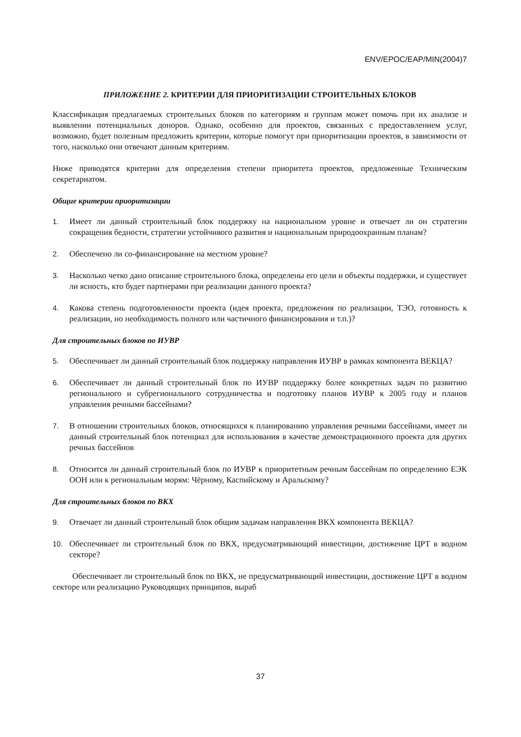ENV/EPOC/EAP/MIN(2004)7
ПРИЛОЖЕНИЕ 2. КРИТЕРИИ ДЛЯ ПРИОРИТИЗАЦИИ СТРОИТЕЛЬНЫХ БЛОКОВ
Классификация предлагаемых строительных блоков по категориям и группам может помочь при их анализе и выявлении потенциальных доноров. Однако, особенно для проектов, связанных с предоставлением услуг, возможно, будет полезным предложить критерии, которые помогут при приоритизации проектов, в зависимости от того, насколько они отвечают данным критериям.
Ниже приводятся критерии для определения степени приоритета проектов, предложенные Техническим секретариатом.
Общие критерии приоритизации
1. Имеет ли данный строительный блок поддержку на национальном уровне и отвечает ли он стратегии сокращения бедности, стратегии устойчивого развития и национальным природоохранным планам?
2. Обеспечено ли со-финансирование на местном уровне?
3. Насколько четко дано описание строительного блока, определены его цели и объекты поддержки, и существует ли ясность, кто будет партнерами при реализации данного проекта?
4. Какова степень подготовленности проекта (идея проекта, предложения по реализации, ТЭО, готовность к реализации, но необходимость полного или частичного финансирования и т.п.)?
Для строительных блоков по ИУВР
5. Обеспечивает ли данный строительный блок поддержку направления ИУВР в рамках компонента ВЕКЦА?
6. Обеспечивает ли данный строительный блок по ИУВР поддержку более конкретных задач по развитию регионального и субрегионального сотрудничества и подготовку планов ИУВР к 2005 году и планов управления речными бассейнами?
7. В отношении строительных блоков, относящихся к планированию управления речными бассейнами, имеет ли данный строительный блок потенциал для использования в качестве демонстрационного проекта для других речных бассейнов
8. Относится ли данный строительный блок по ИУВР к приоритетным речным бассейнам по определению ЕЭК ООН или к региональным морям: Чёрному, Каспийскому и Аральскому?
Для строительных блоков по ВКХ
9. Отвечает ли данный строительный блок общим задачам направления ВКХ компонента ВЕКЦА?
10. Обеспечивает ли строительный блок по ВКХ, предусматривающий инвестиции, достижение ЦРТ в водном секторе?
Обеспечивает ли строительный блок по ВКХ, не предусматривающий инвестиции, достижение ЦРТ в водном секторе или реализацию Руководящих принципов, выраб
37